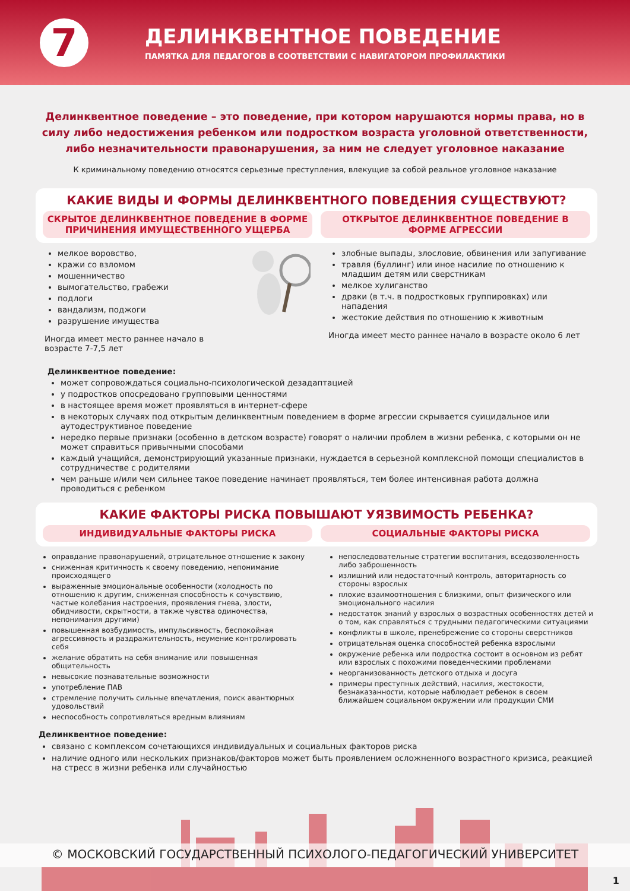7
ДЕЛИНКВЕНТНОЕ ПОВЕДЕНИЕ
ПАМЯТКА ДЛЯ ПЕДАГОГОВ В СООТВЕТСТВИИ С НАВИГАТОРОМ ПРОФИЛАКТИКИ
Делинквентное поведение – это поведение, при котором нарушаются нормы права, но в силу либо недостижения ребенком или подростком возраста уголовной ответственности, либо незначительности правонарушения, за ним не следует уголовное наказание
К криминальному поведению относятся серьезные преступления, влекущие за собой реальное уголовное наказание
КАКИЕ ВИДЫ И ФОРМЫ ДЕЛИНКВЕНТНОГО ПОВЕДЕНИЯ СУЩЕСТВУЮТ?
СКРЫТОЕ ДЕЛИНКВЕНТНОЕ ПОВЕДЕНИЕ В ФОРМЕ ПРИЧИНЕНИЯ ИМУЩЕСТВЕННОГО УЩЕРБА
ОТКРЫТОЕ ДЕЛИНКВЕНТНОЕ ПОВЕДЕНИЕ В ФОРМЕ АГРЕССИИ
мелкое воровство,
кражи со взломом
мошенничество
вымогательство, грабежи
подлоги
вандализм, поджоги
разрушение имущества
Иногда имеет место раннее начало в возрасте 7-7,5 лет
злобные выпады, злословие, обвинения или запугивание
травля (буллинг) или иное насилие по отношению к младшим детям или сверстникам
мелкое хулиганство
драки (в т.ч. в подростковых группировках) или нападения
жестокие действия по отношению к животным
Иногда имеет место раннее начало в возрасте около 6 лет
Делинквентное поведение:
может сопровождаться социально-психологической дезадаптацией
у подростков опосредовано групповыми ценностями
в настоящее время может проявляться в интернет-сфере
в некоторых случаях под открытым делинквентным поведением в форме агрессии скрывается суицидальное или аутодеструктивное поведение
нередко первые признаки (особенно в детском возрасте) говорят о наличии проблем в жизни ребенка, с которыми он не может справиться привычными способами
каждый учащийся, демонстрирующий указанные признаки, нуждается в серьезной комплексной помощи специалистов в сотрудничестве с родителями
чем раньше и/или чем сильнее такое поведение начинает проявляться, тем более интенсивная работа должна проводиться с ребенком
КАКИЕ ФАКТОРЫ РИСКА ПОВЫШАЮТ УЯЗВИМОСТЬ РЕБЕНКА?
ИНДИВИДУАЛЬНЫЕ ФАКТОРЫ РИСКА СОЦИАЛЬНЫЕ ФАКТОРЫ РИСКА
оправдание правонарушений, отрицательное отношение к закону
сниженная критичность к своему поведению, непонимание происходящего
выраженные эмоциональные особенности (холодность по отношению к другим, сниженная способность к сочувствию, частые колебания настроения, проявления гнева, злости, обидчивости, скрытности, а также чувства одиночества, непонимания другими)
повышенная возбудимость, импульсивность, беспокойная агрессивность и раздражительность, неумение контролировать себя
желание обратить на себя внимание или повышенная общительность
невысокие познавательные возможности
употребление ПАВ
стремление получить сильные впечатления, поиск авантюрных удовольствий
неспособность сопротивляться вредным влияниям
непоследовательные стратегии воспитания, вседозволенность либо заброшенность
излишний или недостаточный контроль, авторитарность со стороны взрослых
плохие взаимоотношения с близкими, опыт физического или эмоционального насилия
недостаток знаний у взрослых о возрастных особенностях детей и о том, как справляться с трудными педагогическими ситуациями
конфликты в школе, пренебрежение со стороны сверстников
отрицательная оценка способностей ребенка взрослыми
окружение ребенка или подростка состоит в основном из ребят или взрослых с похожими поведенческими проблемами
неорганизованность детского отдыха и досуга
примеры преступных действий, насилия, жестокости, безнаказанности, которые наблюдает ребенок в своем ближайшем социальном окружении или продукции СМИ
Делинквентное поведение:
связано с комплексом сочетающихся индивидуальных и социальных факторов риска
наличие одного или нескольких признаков/факторов может быть проявлением осложненного возрастного кризиса, реакцией на стресс в жизни ребенка или случайностью
© МОСКОВСКИЙ ГОСУДАРСТВЕННЫЙ ПСИХОЛОГО-ПЕДАГОГИЧЕСКИЙ УНИВЕРСИТЕТ
1